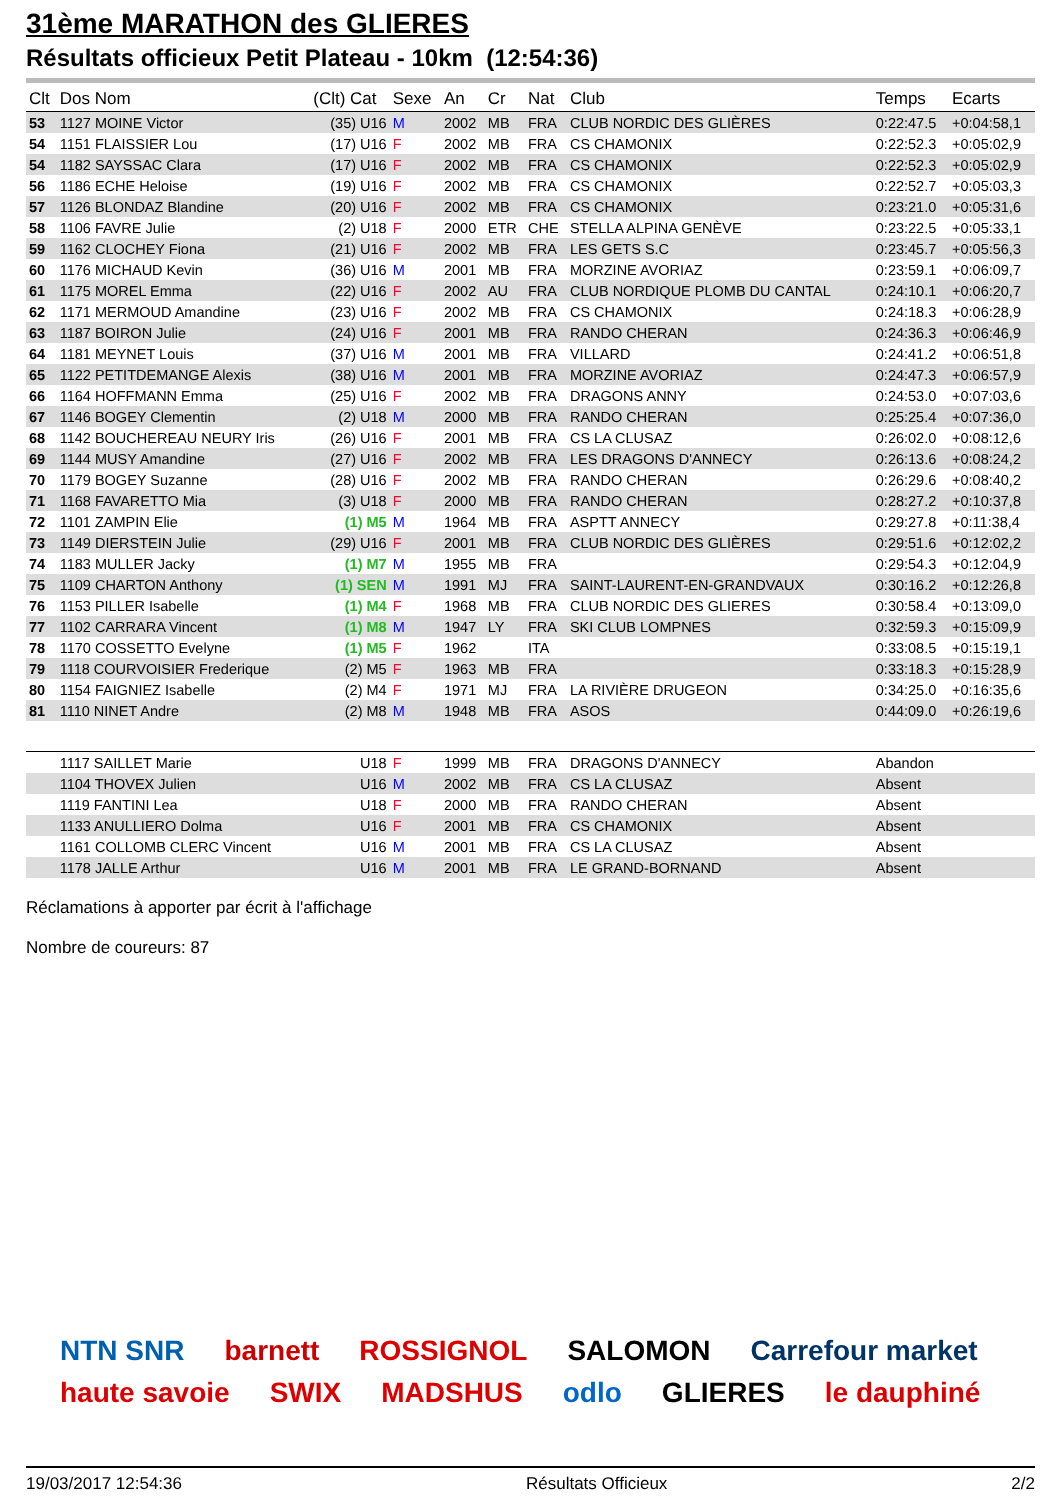31ème MARATHON des GLIERES
Résultats officieux Petit Plateau - 10km (12:54:36)
| Clt | Dos Nom | (Clt) Cat | Sexe | An | Cr | Nat | Club | Temps | Ecarts |
| --- | --- | --- | --- | --- | --- | --- | --- | --- | --- |
| 53 | 1127 MOINE Victor | (35) U16 | M | 2002 | MB | FRA | CLUB NORDIC DES GLIÈRES | 0:22:47.5 | +0:04:58,1 |
| 54 | 1151 FLAISSIER Lou | (17) U16 | F | 2002 | MB | FRA | CS CHAMONIX | 0:22:52.3 | +0:05:02,9 |
| 54 | 1182 SAYSSAC Clara | (17) U16 | F | 2002 | MB | FRA | CS CHAMONIX | 0:22:52.3 | +0:05:02,9 |
| 56 | 1186 ECHE Heloise | (19) U16 | F | 2002 | MB | FRA | CS CHAMONIX | 0:22:52.7 | +0:05:03,3 |
| 57 | 1126 BLONDAZ Blandine | (20) U16 | F | 2002 | MB | FRA | CS CHAMONIX | 0:23:21.0 | +0:05:31,6 |
| 58 | 1106 FAVRE Julie | (2) U18 | F | 2000 | ETR | CHE | STELLA ALPINA GENÈVE | 0:23:22.5 | +0:05:33,1 |
| 59 | 1162 CLOCHEY Fiona | (21) U16 | F | 2002 | MB | FRA | LES GETS S.C | 0:23:45.7 | +0:05:56,3 |
| 60 | 1176 MICHAUD Kevin | (36) U16 | M | 2001 | MB | FRA | MORZINE AVORIAZ | 0:23:59.1 | +0:06:09,7 |
| 61 | 1175 MOREL Emma | (22) U16 | F | 2002 | AU | FRA | CLUB NORDIQUE PLOMB DU CANTAL | 0:24:10.1 | +0:06:20,7 |
| 62 | 1171 MERMOUD Amandine | (23) U16 | F | 2002 | MB | FRA | CS CHAMONIX | 0:24:18.3 | +0:06:28,9 |
| 63 | 1187 BOIRON Julie | (24) U16 | F | 2001 | MB | FRA | RANDO CHERAN | 0:24:36.3 | +0:06:46,9 |
| 64 | 1181 MEYNET Louis | (37) U16 | M | 2001 | MB | FRA | VILLARD | 0:24:41.2 | +0:06:51,8 |
| 65 | 1122 PETITDEMANGE Alexis | (38) U16 | M | 2001 | MB | FRA | MORZINE AVORIAZ | 0:24:47.3 | +0:06:57,9 |
| 66 | 1164 HOFFMANN Emma | (25) U16 | F | 2002 | MB | FRA | DRAGONS ANNY | 0:24:53.0 | +0:07:03,6 |
| 67 | 1146 BOGEY Clementin | (2) U18 | M | 2000 | MB | FRA | RANDO CHERAN | 0:25:25.4 | +0:07:36,0 |
| 68 | 1142 BOUCHEREAU NEURY Iris | (26) U16 | F | 2001 | MB | FRA | CS LA CLUSAZ | 0:26:02.0 | +0:08:12,6 |
| 69 | 1144 MUSY Amandine | (27) U16 | F | 2002 | MB | FRA | LES DRAGONS D'ANNECY | 0:26:13.6 | +0:08:24,2 |
| 70 | 1179 BOGEY Suzanne | (28) U16 | F | 2002 | MB | FRA | RANDO CHERAN | 0:26:29.6 | +0:08:40,2 |
| 71 | 1168 FAVARETTO Mia | (3) U18 | F | 2000 | MB | FRA | RANDO CHERAN | 0:28:27.2 | +0:10:37,8 |
| 72 | 1101 ZAMPIN Elie | (1) M5 | M | 1964 | MB | FRA | ASPTT ANNECY | 0:29:27.8 | +0:11:38,4 |
| 73 | 1149 DIERSTEIN Julie | (29) U16 | F | 2001 | MB | FRA | CLUB NORDIC DES GLIÈRES | 0:29:51.6 | +0:12:02,2 |
| 74 | 1183 MULLER Jacky | (1) M7 | M | 1955 | MB | FRA | | 0:29:54.3 | +0:12:04,9 |
| 75 | 1109 CHARTON Anthony | (1) SEN | M | 1991 | MJ | FRA | SAINT-LAURENT-EN-GRANDVAUX | 0:30:16.2 | +0:12:26,8 |
| 76 | 1153 PILLER Isabelle | (1) M4 | F | 1968 | MB | FRA | CLUB NORDIC DES GLIERES | 0:30:58.4 | +0:13:09,0 |
| 77 | 1102 CARRARA Vincent | (1) M8 | M | 1947 | LY | FRA | SKI CLUB LOMPNES | 0:32:59.3 | +0:15:09,9 |
| 78 | 1170 COSSETTO Evelyne | (1) M5 | F | 1962 | | ITA | | 0:33:08.5 | +0:15:19,1 |
| 79 | 1118 COURVOISIER Frederique | (2) M5 | F | 1963 | MB | FRA | | 0:33:18.3 | +0:15:28,9 |
| 80 | 1154 FAIGNIEZ Isabelle | (2) M4 | F | 1971 | MJ | FRA | LA RIVIÈRE DRUGEON | 0:34:25.0 | +0:16:35,6 |
| 81 | 1110 NINET Andre | (2) M8 | M | 1948 | MB | FRA | ASOS | 0:44:09.0 | +0:26:19,6 |
| | 1117 SAILLET Marie | U18 | F | 1999 | MB | FRA | DRAGONS D'ANNECY | Abandon | |
| | 1104 THOVEX Julien | U16 | M | 2002 | MB | FRA | CS LA CLUSAZ | Absent | |
| | 1119 FANTINI Lea | U18 | F | 2000 | MB | FRA | RANDO CHERAN | Absent | |
| | 1133 ANULLIERO Dolma | U16 | F | 2001 | MB | FRA | CS CHAMONIX | Absent | |
| | 1161 COLLOMB CLERC Vincent | U16 | M | 2001 | MB | FRA | CS LA CLUSAZ | Absent | |
| | 1178 JALLE Arthur | U16 | M | 2001 | MB | FRA | LE GRAND-BORNAND | Absent | |
Réclamations à apporter par écrit à l'affichage
Nombre de coureurs: 87
NTN SNR barnett ROSSIGNOL SALOMON Carrefour market haute savoie SWIX MADSHUS odlo GLIERES le dauphiné
19/03/2017 12:54:36 Résultats Officieux 2/2